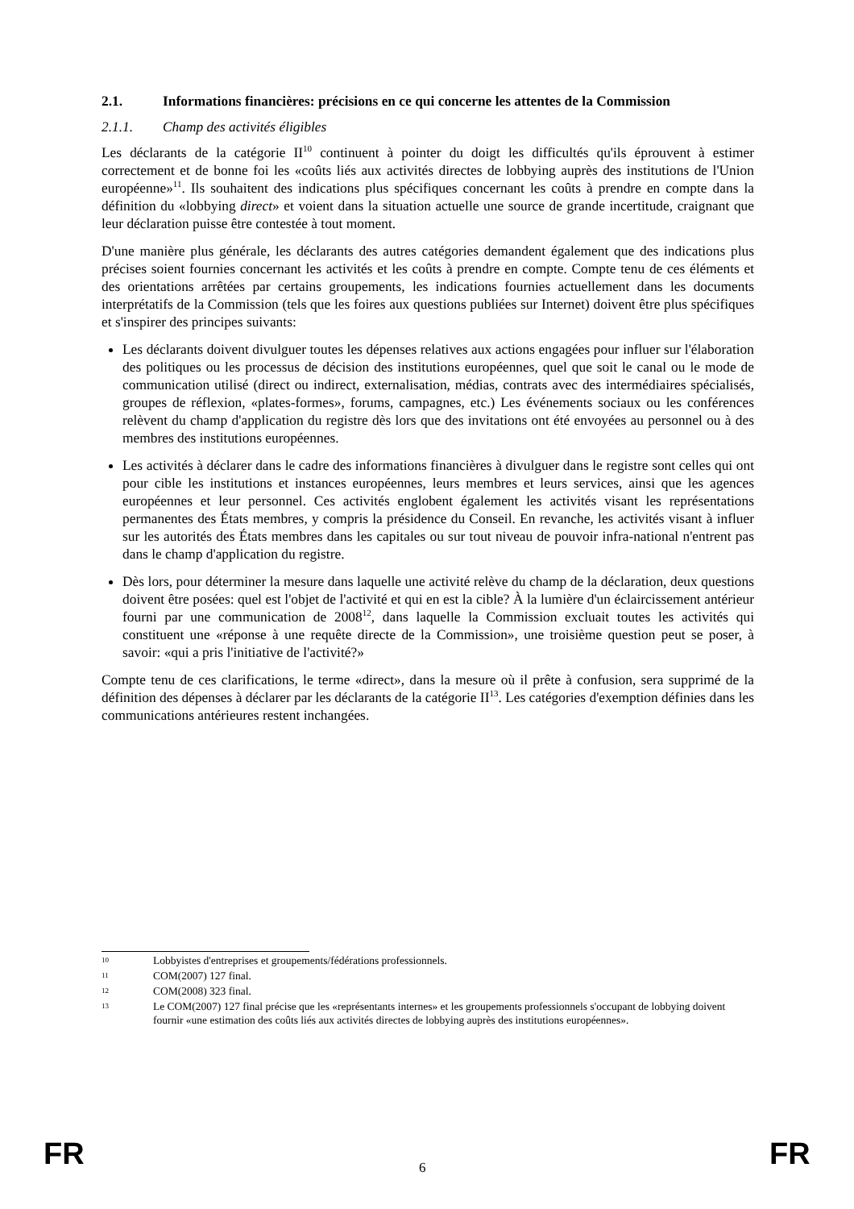2.1. Informations financières: précisions en ce qui concerne les attentes de la Commission
2.1.1. Champ des activités éligibles
Les déclarants de la catégorie II<sup>10</sup> continuent à pointer du doigt les difficultés qu'ils éprouvent à estimer correctement et de bonne foi les «coûts liés aux activités directes de lobbying auprès des institutions de l'Union européenne»<sup>11</sup>. Ils souhaitent des indications plus spécifiques concernant les coûts à prendre en compte dans la définition du «lobbying direct» et voient dans la situation actuelle une source de grande incertitude, craignant que leur déclaration puisse être contestée à tout moment.
D'une manière plus générale, les déclarants des autres catégories demandent également que des indications plus précises soient fournies concernant les activités et les coûts à prendre en compte. Compte tenu de ces éléments et des orientations arrêtées par certains groupements, les indications fournies actuellement dans les documents interprétatifs de la Commission (tels que les foires aux questions publiées sur Internet) doivent être plus spécifiques et s'inspirer des principes suivants:
Les déclarants doivent divulguer toutes les dépenses relatives aux actions engagées pour influer sur l'élaboration des politiques ou les processus de décision des institutions européennes, quel que soit le canal ou le mode de communication utilisé (direct ou indirect, externalisation, médias, contrats avec des intermédiaires spécialisés, groupes de réflexion, «plates-formes», forums, campagnes, etc.) Les événements sociaux ou les conférences relèvent du champ d'application du registre dès lors que des invitations ont été envoyées au personnel ou à des membres des institutions européennes.
Les activités à déclarer dans le cadre des informations financières à divulguer dans le registre sont celles qui ont pour cible les institutions et instances européennes, leurs membres et leurs services, ainsi que les agences européennes et leur personnel. Ces activités englobent également les activités visant les représentations permanentes des États membres, y compris la présidence du Conseil. En revanche, les activités visant à influer sur les autorités des États membres dans les capitales ou sur tout niveau de pouvoir infra-national n'entrent pas dans le champ d'application du registre.
Dès lors, pour déterminer la mesure dans laquelle une activité relève du champ de la déclaration, deux questions doivent être posées: quel est l'objet de l'activité et qui en est la cible? À la lumière d'un éclaircissement antérieur fourni par une communication de 2008<sup>12</sup>, dans laquelle la Commission excluait toutes les activités qui constituent une «réponse à une requête directe de la Commission», une troisième question peut se poser, à savoir: «qui a pris l'initiative de l'activité?»
Compte tenu de ces clarifications, le terme «direct», dans la mesure où il prête à confusion, sera supprimé de la définition des dépenses à déclarer par les déclarants de la catégorie II<sup>13</sup>. Les catégories d'exemption définies dans les communications antérieures restent inchangées.
10 Lobbyistes d'entreprises et groupements/fédérations professionnels.
11 COM(2007) 127 final.
12 COM(2008) 323 final.
13 Le COM(2007) 127 final précise que les «représentants internes» et les groupements professionnels s'occupant de lobbying doivent fournir «une estimation des coûts liés aux activités directes de lobbying auprès des institutions européennes».
FR 6 FR